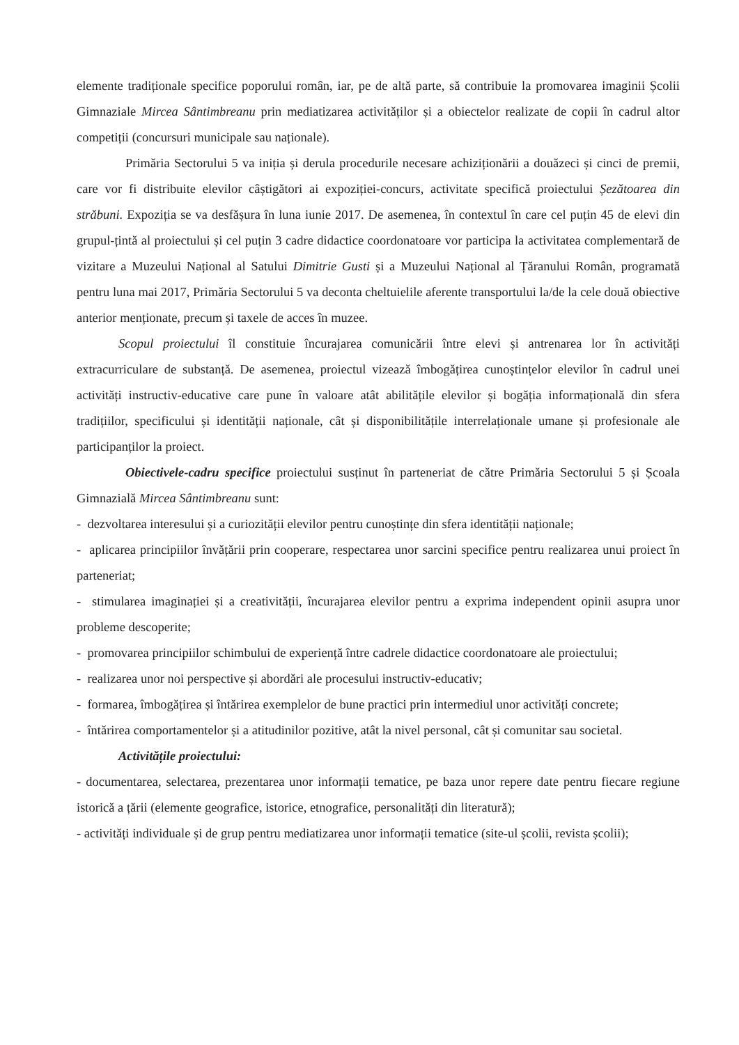elemente tradiționale specifice poporului român, iar, pe de altă parte, să contribuie la promovarea imaginii Școlii Gimnaziale Mircea Sântimbreanu prin mediatizarea activităților și a obiectelor realizate de copii în cadrul altor competiții (concursuri municipale sau naționale).
Primăria Sectorului 5 va iniția și derula procedurile necesare achiziționării a douăzeci și cinci de premii, care vor fi distribuite elevilor câștigători ai expoziției-concurs, activitate specifică proiectului Șezătoarea din străbuni. Expoziția se va desfășura în luna iunie 2017. De asemenea, în contextul în care cel puțin 45 de elevi din grupul-țintă al proiectului și cel puțin 3 cadre didactice coordonatoare vor participa la activitatea complementară de vizitare a Muzeului Național al Satului Dimitrie Gusti și a Muzeului Național al Țăranului Român, programată pentru luna mai 2017, Primăria Sectorului 5 va deconta cheltuielile aferente transportului la/de la cele două obiective anterior menționate, precum și taxele de acces în muzee.
Scopul proiectului îl constituie încurajarea comunicării între elevi și antrenarea lor în activități extracurriculare de substanță. De asemenea, proiectul vizează îmbogățirea cunoștințelor elevilor în cadrul unei activități instructiv-educative care pune în valoare atât abilitățile elevilor și bogăția informațională din sfera tradițiilor, specificului și identității naționale, cât și disponibilitățile interrelaționale umane și profesionale ale participanților la proiect.
Obiectivele-cadru specifice proiectului susținut în parteneriat de către Primăria Sectorului 5 și Școala Gimnazială Mircea Sântimbreanu sunt:
- dezvoltarea interesului și a curiozității elevilor pentru cunoștințe din sfera identității naționale;
- aplicarea principiilor învățării prin cooperare, respectarea unor sarcini specifice pentru realizarea unui proiect în parteneriat;
- stimularea imaginației și a creativității, încurajarea elevilor pentru a exprima independent opinii asupra unor probleme descoperite;
- promovarea principiilor schimbului de experiență între cadrele didactice coordonatoare ale proiectului;
- realizarea unor noi perspective și abordări ale procesului instructiv-educativ;
- formarea, îmbogățirea și întărirea exemplelor de bune practici prin intermediul unor activități concrete;
- întărirea comportamentelor și a atitudinilor pozitive, atât la nivel personal, cât și comunitar sau societal.
Activitățile proiectului:
- documentarea, selectarea, prezentarea unor informații tematice, pe baza unor repere date pentru fiecare regiune istorică a țării (elemente geografice, istorice, etnografice, personalități din literatură);
- activități individuale și de grup pentru mediatizarea unor informații tematice (site-ul școlii, revista școlii);